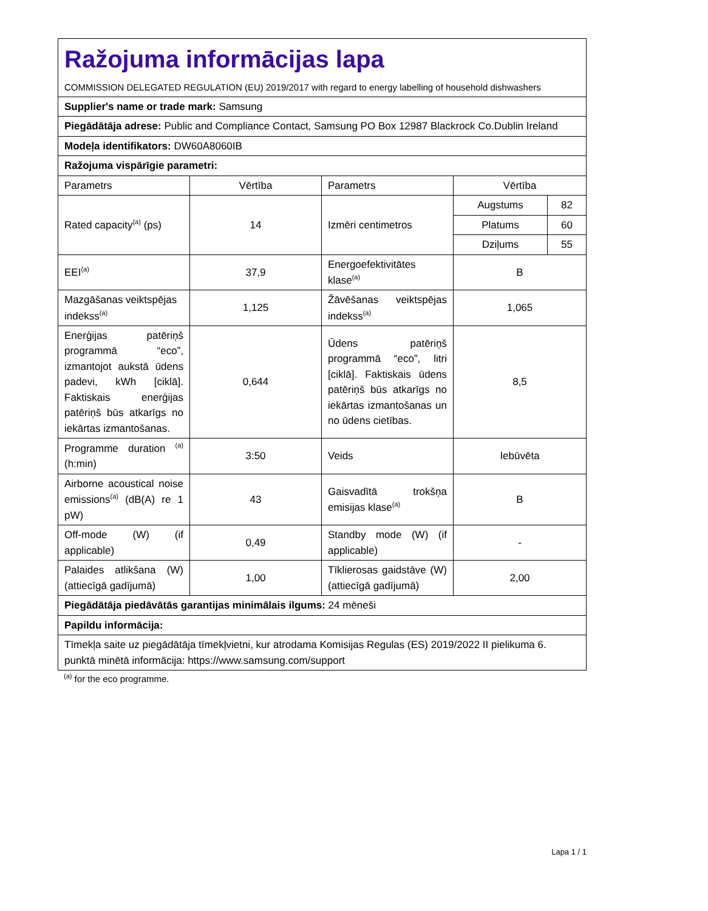| Ražojuma informācijas lapa COMMISSION DELEGATED REGULATION (EU) 2019/2017 with regard to energy labelling of household dishwashers | | | | |
| Supplier's name or trade mark: Samsung | | | | |
| Piegādātāja adrese: Public and Compliance Contact, Samsung PO Box 12987 Blackrock Co.Dublin Ireland | | | | |
| Modeļa identifikators: DW60A8060IB | | | | |
| Ražojuma vispārīgie parametri: | | | | |
| Parametrs | Vērtība | Parametrs | Vērtība | |
| Rated capacity<sup>(a)</sup> (ps) | 14 | Izmēri centimetros | Augstums | 82 |
| | | | Platums | 60 |
| | | | Dziļums | 55 |
| EEI<sup>(a)</sup> | 37,9 | Energoefektivitātes klase<sup>(a)</sup> | B | |
| Mazgāšanas veiktspējas indekss<sup>(a)</sup> | 1,125 | Žāvēšanas veiktspējas indekss<sup>(a)</sup> | 1,065 | |
| Enerģijas patēriņš programmā “eco”, izmantojot aukstā ūdens padevi, kWh [ciklā]. Faktiskais enerģijas patēriņš būs atkarīgs no iekārtas izmantošanas. | 0,644 | Ūdens patēriņš programmā “eco”, litri [ciklā]. Faktiskais ūdens patēriņš būs atkarīgs no iekārtas izmantošanas un no ūdens cietības. | 8,5 | |
| Programme duration <sup>(a)</sup> (h:min) | 3:50 | Veids | Iebūvēta | |
| Airborne acoustical noise emissions<sup>(a)</sup> (dB(A) re 1 pW) | 43 | Gaisvadītā trokšņa emisijas klase<sup>(a)</sup> | B | |
| Off-mode (W) (if applicable) | 0,49 | Standby mode (W) (if applicable) | - | |
| Palaides atlikšana (W) (attiecīgā gadījumā) | 1,00 | Tīklierosas gaidstāve (W) (attiecīgā gadījumā) | 2,00 | |
| Piegādātāja piedāvātās garantijas minimālais ilgums: 24 mēneši | | | | |
| Papildu informācija: | | | | |
| Tīmekļa saite uz piegādātāja tīmekļvietni, kur atrodama Komisijas Regulas (ES) 2019/2022 II pielikuma 6. punktā minētā informācija: https://www.samsung.com/support | | | | |
<sup>(a)</sup> for the eco programme.
Lapa 1 / 1